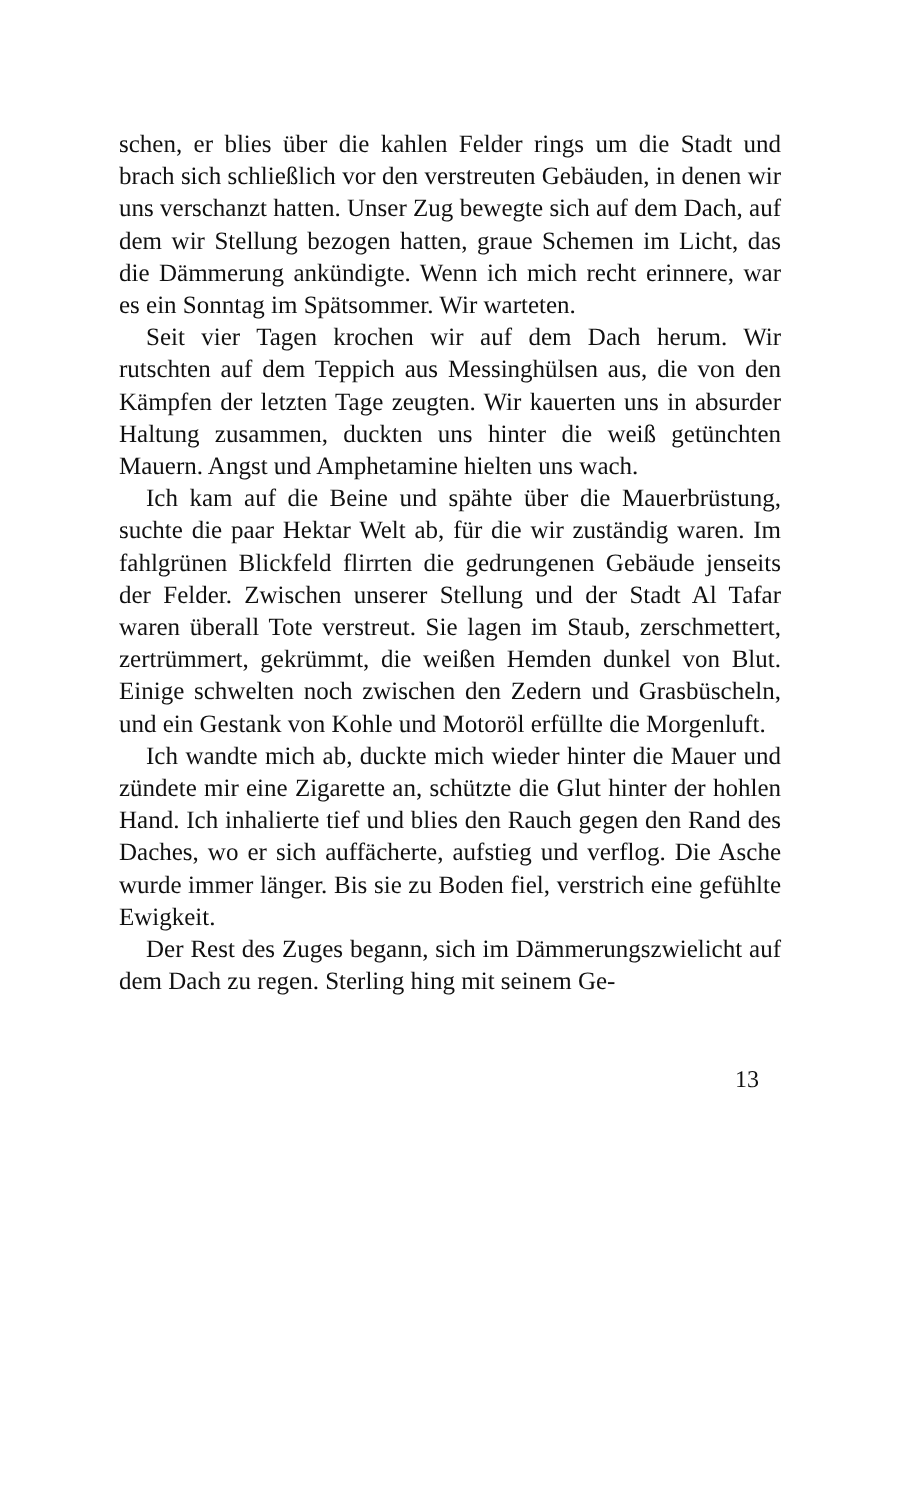schen, er blies über die kahlen Felder rings um die Stadt und brach sich schließlich vor den verstreuten Gebäuden, in denen wir uns verschanzt hatten. Unser Zug bewegte sich auf dem Dach, auf dem wir Stellung bezogen hatten, graue Schemen im Licht, das die Dämmerung ankündigte. Wenn ich mich recht erinnere, war es ein Sonntag im Spätsommer. Wir warteten.
Seit vier Tagen krochen wir auf dem Dach herum. Wir rutschten auf dem Teppich aus Messinghülsen aus, die von den Kämpfen der letzten Tage zeugten. Wir kauerten uns in absurder Haltung zusammen, duckten uns hinter die weiß getünchten Mauern. Angst und Amphetamine hielten uns wach.
Ich kam auf die Beine und spähte über die Mauerbrüstung, suchte die paar Hektar Welt ab, für die wir zuständig waren. Im fahlgrünen Blickfeld flirrten die gedrungenen Gebäude jenseits der Felder. Zwischen unserer Stellung und der Stadt Al Tafar waren überall Tote verstreut. Sie lagen im Staub, zerschmettert, zertrümmert, gekrümmt, die weißen Hemden dunkel von Blut. Einige schwelten noch zwischen den Zedern und Grasbüscheln, und ein Gestank von Kohle und Motoröl erfüllte die Morgenluft.
Ich wandte mich ab, duckte mich wieder hinter die Mauer und zündete mir eine Zigarette an, schützte die Glut hinter der hohlen Hand. Ich inhalierte tief und blies den Rauch gegen den Rand des Daches, wo er sich auffächerte, aufstieg und verflog. Die Asche wurde immer länger. Bis sie zu Boden fiel, verstrich eine gefühlte Ewigkeit.
Der Rest des Zuges begann, sich im Dämmerungszwielicht auf dem Dach zu regen. Sterling hing mit seinem Ge-
13